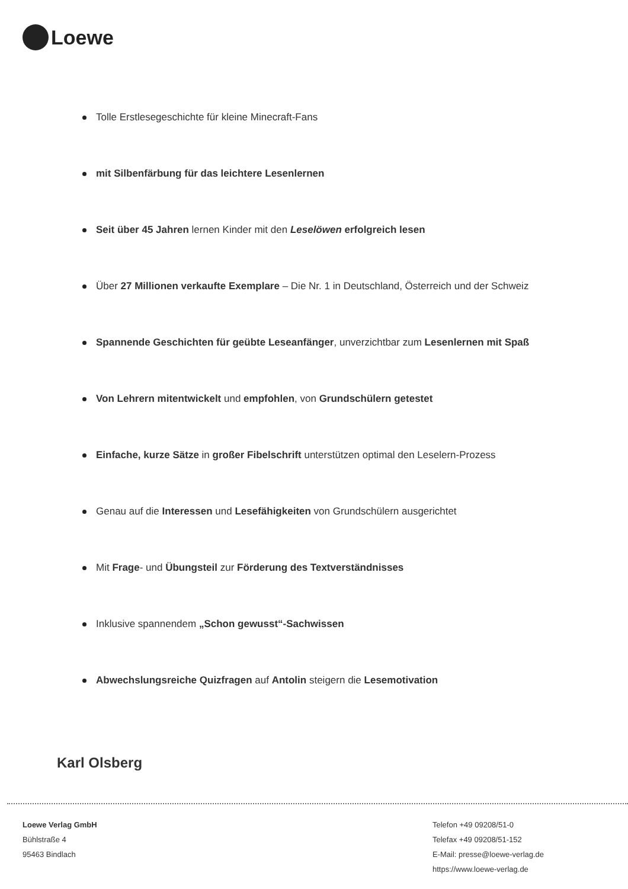Loewe
Tolle Erstlesegeschichte für kleine Minecraft-Fans
mit Silbenfärbung für das leichtere Lesenlernen
Seit über 45 Jahren lernen Kinder mit den Leselöwen erfolgreich lesen
Über 27 Millionen verkaufte Exemplare – Die Nr. 1 in Deutschland, Österreich und der Schweiz
Spannende Geschichten für geübte Leseanfänger, unverzichtbar zum Lesenlernen mit Spaß
Von Lehrern mitentwickelt und empfohlen, von Grundschülern getestet
Einfache, kurze Sätze in großer Fibelschrift unterstützen optimal den Leselern-Prozess
Genau auf die Interessen und Lesefähigkeiten von Grundschülern ausgerichtet
Mit Frage- und Übungsteil zur Förderung des Textverständnisses
Inklusive spannendem „Schon gewusst“-Sachwissen
Abwechslungsreiche Quizfragen auf Antolin steigern die Lesemotivation
Karl Olsberg
Loewe Verlag GmbH
Bühlstraße 4
95463 Bindlach
Telefon +49 09208/51-0
Telefax +49 09208/51-152
E-Mail: presse@loewe-verlag.de
https://www.loewe-verlag.de